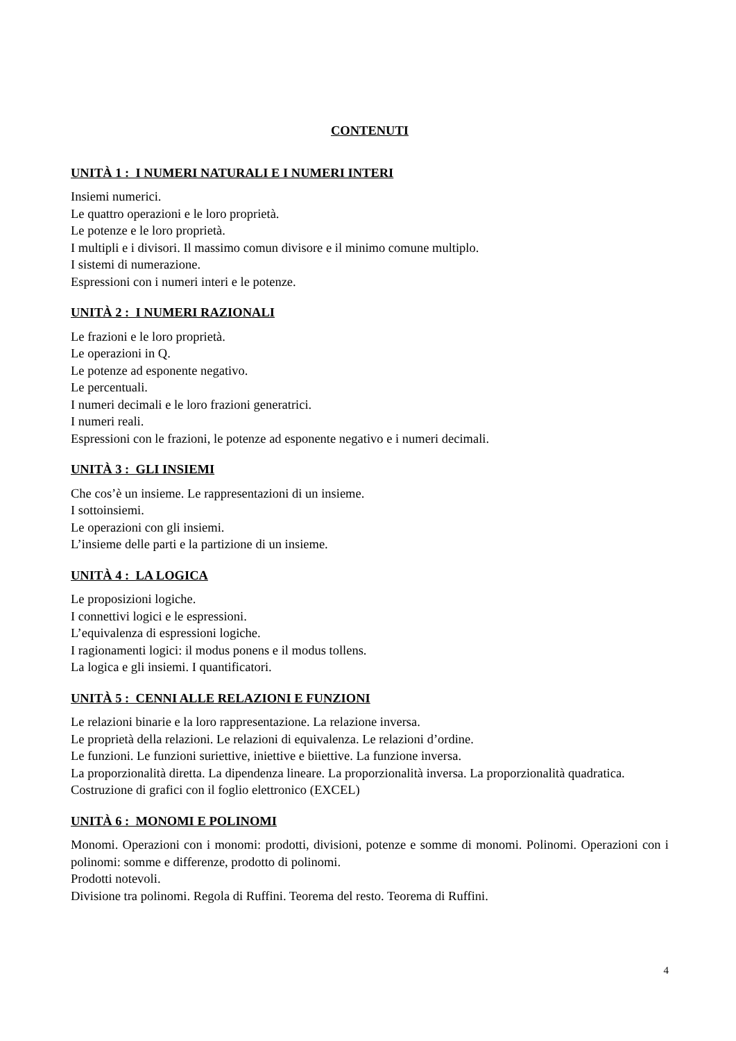CONTENUTI
UNITÀ 1 : I NUMERI NATURALI E I NUMERI INTERI
Insiemi numerici.
Le quattro operazioni e le loro proprietà.
Le potenze e le loro proprietà.
I multipli e i divisori. Il massimo comun divisore e il minimo comune multiplo.
I sistemi di numerazione.
Espressioni con i numeri interi e le potenze.
UNITÀ 2 : I NUMERI RAZIONALI
Le frazioni e le loro proprietà.
Le operazioni in Q.
Le potenze ad esponente negativo.
Le percentuali.
I numeri decimali e le loro frazioni generatrici.
I numeri reali.
Espressioni con le frazioni, le potenze ad esponente negativo e i numeri decimali.
UNITÀ 3 : GLI INSIEMI
Che cos’è un insieme. Le rappresentazioni di un insieme.
I sottoinsiemi.
Le operazioni con gli insiemi.
L’insieme delle parti e la partizione di un insieme.
UNITÀ 4 : LA LOGICA
Le proposizioni logiche.
I connettivi logici e le espressioni.
L’equivalenza di espressioni logiche.
I ragionamenti logici: il modus ponens e il modus tollens.
La logica e gli insiemi. I quantificatori.
UNITÀ 5 : CENNI ALLE RELAZIONI E FUNZIONI
Le relazioni binarie e la loro rappresentazione. La relazione inversa.
Le proprietà della relazioni. Le relazioni di equivalenza. Le relazioni d’ordine.
Le funzioni. Le funzioni suriettive, iniettive e biiettive. La funzione inversa.
La proporzionalità diretta. La dipendenza lineare. La proporzionalità inversa. La proporzionalità quadratica.
Costruzione di grafici con il foglio elettronico (EXCEL)
UNITÀ 6 : MONOMI E POLINOMI
Monomi. Operazioni con i monomi: prodotti, divisioni, potenze e somme di monomi. Polinomi. Operazioni con i polinomi: somme e differenze, prodotto di polinomi.
Prodotti notevoli.
Divisione tra polinomi. Regola di Ruffini. Teorema del resto. Teorema di Ruffini.
4